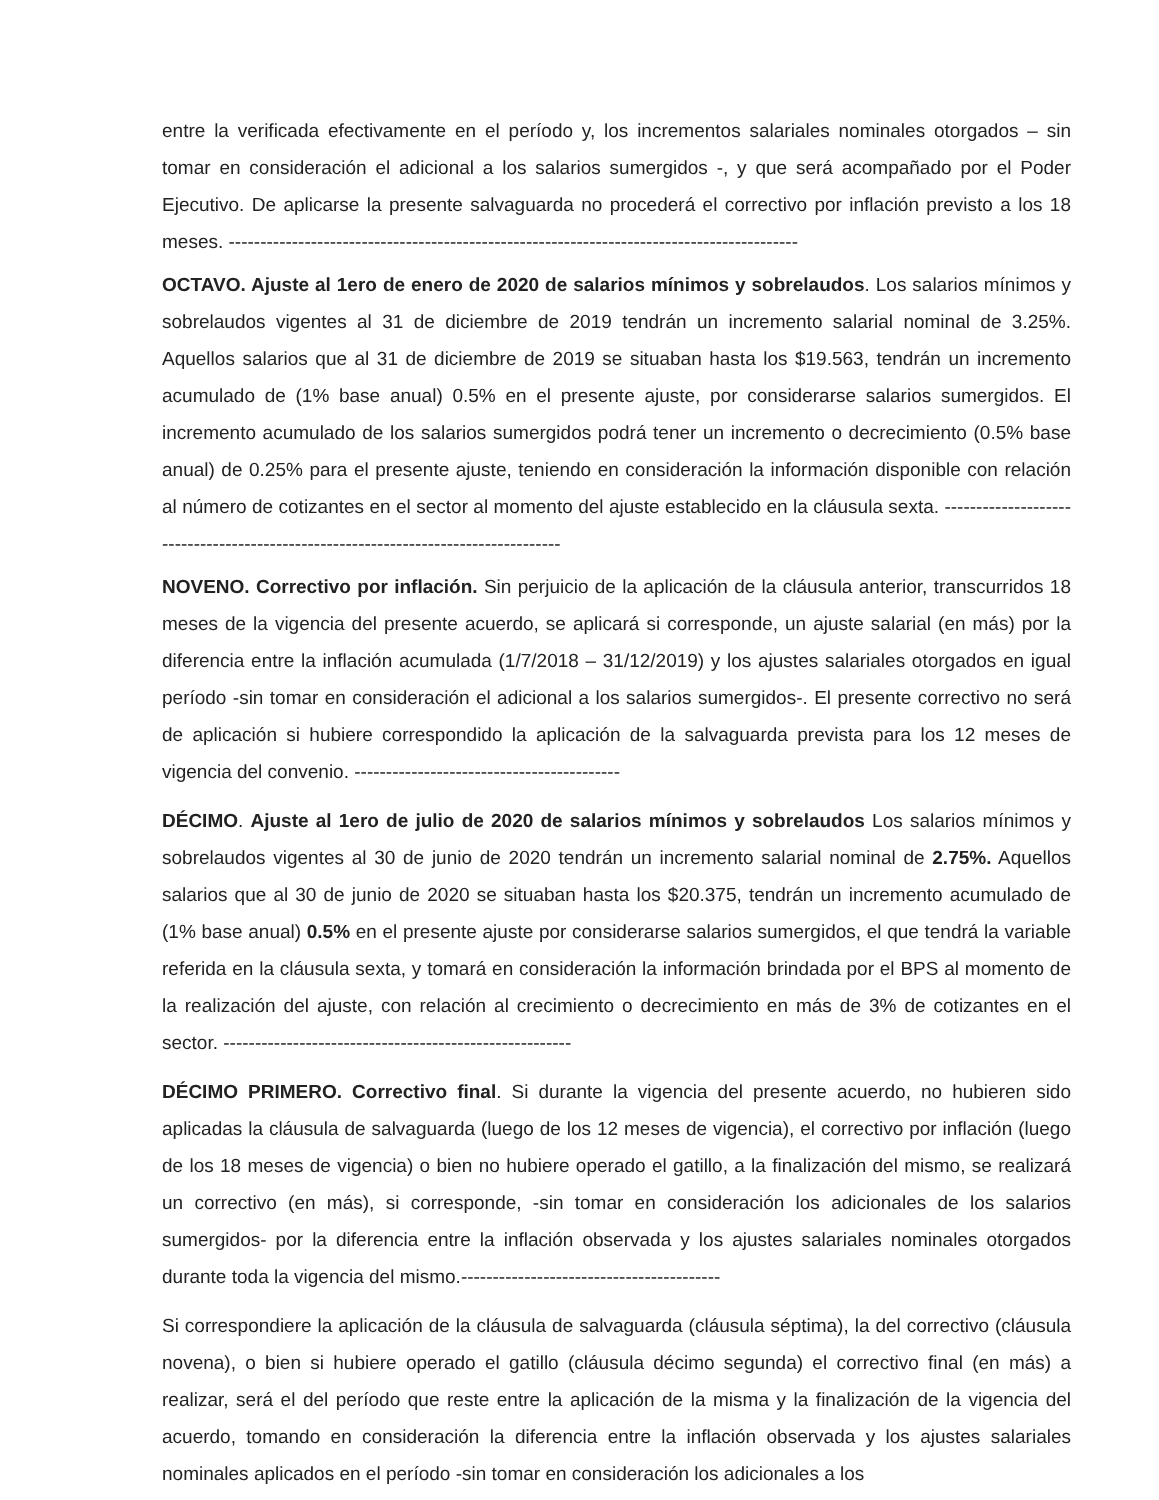entre la verificada efectivamente en el período y, los incrementos salariales nominales otorgados – sin tomar en consideración el adicional a los salarios sumergidos -, y que será acompañado por el Poder Ejecutivo. De aplicarse la presente salvaguarda no procederá el correctivo por inflación previsto a los 18 meses. ------------------------------------------------------------------------------------------
OCTAVO. Ajuste al 1ero de enero de 2020 de salarios mínimos y sobrelaudos. Los salarios mínimos y sobrelaudos vigentes al 31 de diciembre de 2019 tendrán un incremento salarial nominal de 3.25%. Aquellos salarios que al 31 de diciembre de 2019 se situaban hasta los $19.563, tendrán un incremento acumulado de (1% base anual) 0.5% en el presente ajuste, por considerarse salarios sumergidos. El incremento acumulado de los salarios sumergidos podrá tener un incremento o decrecimiento (0.5% base anual) de 0.25% para el presente ajuste, teniendo en consideración la información disponible con relación al número de cotizantes en el sector al momento del ajuste establecido en la cláusula sexta. -----------------------------------------------------------------------------------
NOVENO. Correctivo por inflación. Sin perjuicio de la aplicación de la cláusula anterior, transcurridos 18 meses de la vigencia del presente acuerdo, se aplicará si corresponde, un ajuste salarial (en más) por la diferencia entre la inflación acumulada (1/7/2018 – 31/12/2019) y los ajustes salariales otorgados en igual período -sin tomar en consideración el adicional a los salarios sumergidos-. El presente correctivo no será de aplicación si hubiere correspondido la aplicación de la salvaguarda prevista para los 12 meses de vigencia del convenio. ------------------------------------------
DÉCIMO. Ajuste al 1ero de julio de 2020 de salarios mínimos y sobrelaudos Los salarios mínimos y sobrelaudos vigentes al 30 de junio de 2020 tendrán un incremento salarial nominal de 2.75%. Aquellos salarios que al 30 de junio de 2020 se situaban hasta los $20.375, tendrán un incremento acumulado de (1% base anual) 0.5% en el presente ajuste por considerarse salarios sumergidos, el que tendrá la variable referida en la cláusula sexta, y tomará en consideración la información brindada por el BPS al momento de la realización del ajuste, con relación al crecimiento o decrecimiento en más de 3% de cotizantes en el sector. -------------------------------------------------------
DÉCIMO PRIMERO. Correctivo final. Si durante la vigencia del presente acuerdo, no hubieren sido aplicadas la cláusula de salvaguarda (luego de los 12 meses de vigencia), el correctivo por inflación (luego de los 18 meses de vigencia) o bien no hubiere operado el gatillo, a la finalización del mismo, se realizará un correctivo (en más), si corresponde, -sin tomar en consideración los adicionales de los salarios sumergidos- por la diferencia entre la inflación observada y los ajustes salariales nominales otorgados durante toda la vigencia del mismo.-----------------------------------------
Si correspondiere la aplicación de la cláusula de salvaguarda (cláusula séptima), la del correctivo (cláusula novena), o bien si hubiere operado el gatillo (cláusula décimo segunda) el correctivo final (en más) a realizar, será el del período que reste entre la aplicación de la misma y la finalización de la vigencia del acuerdo, tomando en consideración la diferencia entre la inflación observada y los ajustes salariales nominales aplicados en el período -sin tomar en consideración los adicionales a los